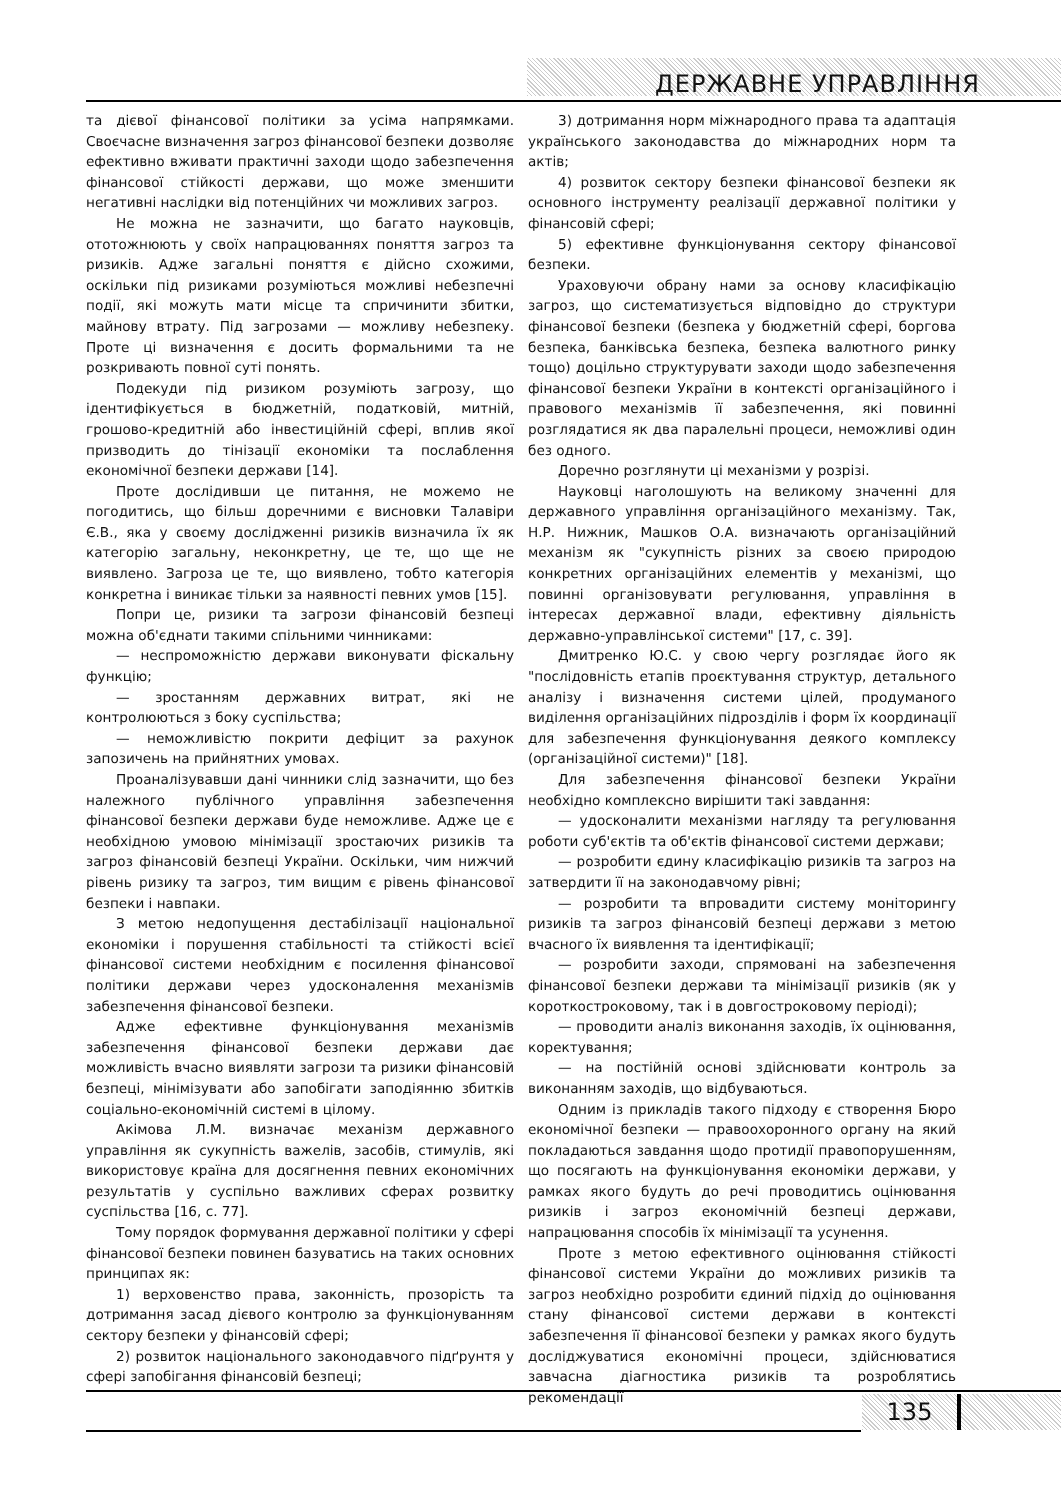ДЕРЖАВНЕ УПРАВЛІННЯ
та дієвої фінансової політики за усіма напрямками. Своєчасне визначення загроз фінансової безпеки дозволяє ефективно вживати практичні заходи щодо забезпечення фінансової стійкості держави, що може зменшити негативні наслідки від потенційних чи можливих загроз.
Не можна не зазначити, що багато науковців, ототожнюють у своїх напрацюваннях поняття загроз та ризиків. Адже загальні поняття є дійсно схожими, оскільки під ризиками розуміються можливі небезпечні події, які можуть мати місце та спричинити збитки, майнову втрату. Під загрозами — можливу небезпеку. Проте ці визначення є досить формальними та не розкривають повної суті понять.
Подекуди під ризиком розуміють загрозу, що ідентифікується в бюджетній, податковій, митній, грошово-кредитній або інвестиційній сфері, вплив якої призводить до тінізації економіки та послаблення економічної безпеки держави [14].
Проте дослідивши це питання, не можемо не погодитись, що більш доречними є висновки Талавіри Є.В., яка у своєму дослідженні ризиків визначила їх як категорію загальну, неконкретну, це те, що ще не виявлено. Загроза це те, що виявлено, тобто категорія конкретна і виникає тільки за наявності певних умов [15].
Попри це, ризики та загрози фінансовій безпеці можна об'єднати такими спільними чинниками:
— неспроможністю держави виконувати фіскальну функцію;
— зростанням державних витрат, які не контролюються з боку суспільства;
— неможливістю покрити дефіцит за рахунок запозичень на прийнятних умовах.
Проаналізувавши дані чинники слід зазначити, що без належного публічного управління забезпечення фінансової безпеки держави буде неможливе. Адже це є необхідною умовою мінімізації зростаючих ризиків та загроз фінансовій безпеці України. Оскільки, чим нижчий рівень ризику та загроз, тим вищим є рівень фінансової безпеки і навпаки.
З метою недопущення дестабілізації національної економіки і порушення стабільності та стійкості всієї фінансової системи необхідним є посилення фінансової політики держави через удосконалення механізмів забезпечення фінансової безпеки.
Адже ефективне функціонування механізмів забезпечення фінансової безпеки держави дає можливість вчасно виявляти загрози та ризики фінансовій безпеці, мінімізувати або запобігати заподіянню збитків соціально-економічній системі в цілому.
Акімова Л.М. визначає механізм державного управління як сукупність важелів, засобів, стимулів, які використовує країна для досягнення певних економічних результатів у суспільно важливих сферах розвитку суспільства [16, с. 77].
Тому порядок формування державної політики у сфері фінансової безпеки повинен базуватись на таких основних принципах як:
1) верховенство права, законність, прозорість та дотримання засад дієвого контролю за функціонуванням сектору безпеки у фінансовій сфері;
2) розвиток національного законодавчого підґрунтя у сфері запобігання фінансовій безпеці;
3) дотримання норм міжнародного права та адаптація українського законодавства до міжнародних норм та актів;
4) розвиток сектору безпеки фінансової безпеки як основного інструменту реалізації державної політики у фінансовій сфері;
5) ефективне функціонування сектору фінансової безпеки.
Ураховуючи обрану нами за основу класифікацію загроз, що систематизується відповідно до структури фінансової безпеки (безпека у бюджетній сфері, боргова безпека, банківська безпека, безпека валютного ринку тощо) доцільно структурувати заходи щодо забезпечення фінансової безпеки України в контексті організаційного і правового механізмів її забезпечення, які повинні розглядатися як два паралельні процеси, неможливі один без одного.
Доречно розглянути ці механізми у розрізі.
Науковці наголошують на великому значенні для державного управління організаційного механізму. Так, Н.Р. Нижник, Машков О.А. визначають організаційний механізм як "сукупність різних за своєю природою конкретних організаційних елементів у механізмі, що повинні організовувати регулювання, управління в інтересах державної влади, ефективну діяльність державно-управлінської системи" [17, с. 39].
Дмитренко Ю.С. у свою чергу розглядає його як "послідовність етапів проєктування структур, детального аналізу і визначення системи цілей, продуманого виділення організаційних підрозділів і форм їх координації для забезпечення функціонування деякого комплексу (організаційної системи)" [18].
Для забезпечення фінансової безпеки України необхідно комплексно вирішити такі завдання:
— удосконалити механізми нагляду та регулювання роботи суб'єктів та об'єктів фінансової системи держави;
— розробити єдину класифікацію ризиків та загроз на затвердити її на законодавчому рівні;
— розробити та впровадити систему моніторингу ризиків та загроз фінансовій безпеці держави з метою вчасного їх виявлення та ідентифікації;
— розробити заходи, спрямовані на забезпечення фінансової безпеки держави та мінімізації ризиків (як у короткостроковому, так і в довгостроковому періоді);
— проводити аналіз виконання заходів, їх оцінювання, коректування;
— на постійній основі здійснювати контроль за виконанням заходів, що відбуваються.
Одним із прикладів такого підходу є створення Бюро економічної безпеки — правоохоронного органу на який покладаються завдання щодо протидії правопорушенням, що посягають на функціонування економіки держави, у рамках якого будуть до речі проводитись оцінювання ризиків і загроз економічній безпеці держави, напрацювання способів їх мінімізації та усунення.
Проте з метою ефективного оцінювання стійкості фінансової системи України до можливих ризиків та загроз необхідно розробити єдиний підхід до оцінювання стану фінансової системи держави в контексті забезпечення її фінансової безпеки у рамках якого будуть досліджуватися економічні процеси, здійснюватися завчасна діагностика ризиків та розроблятись рекомендації
135